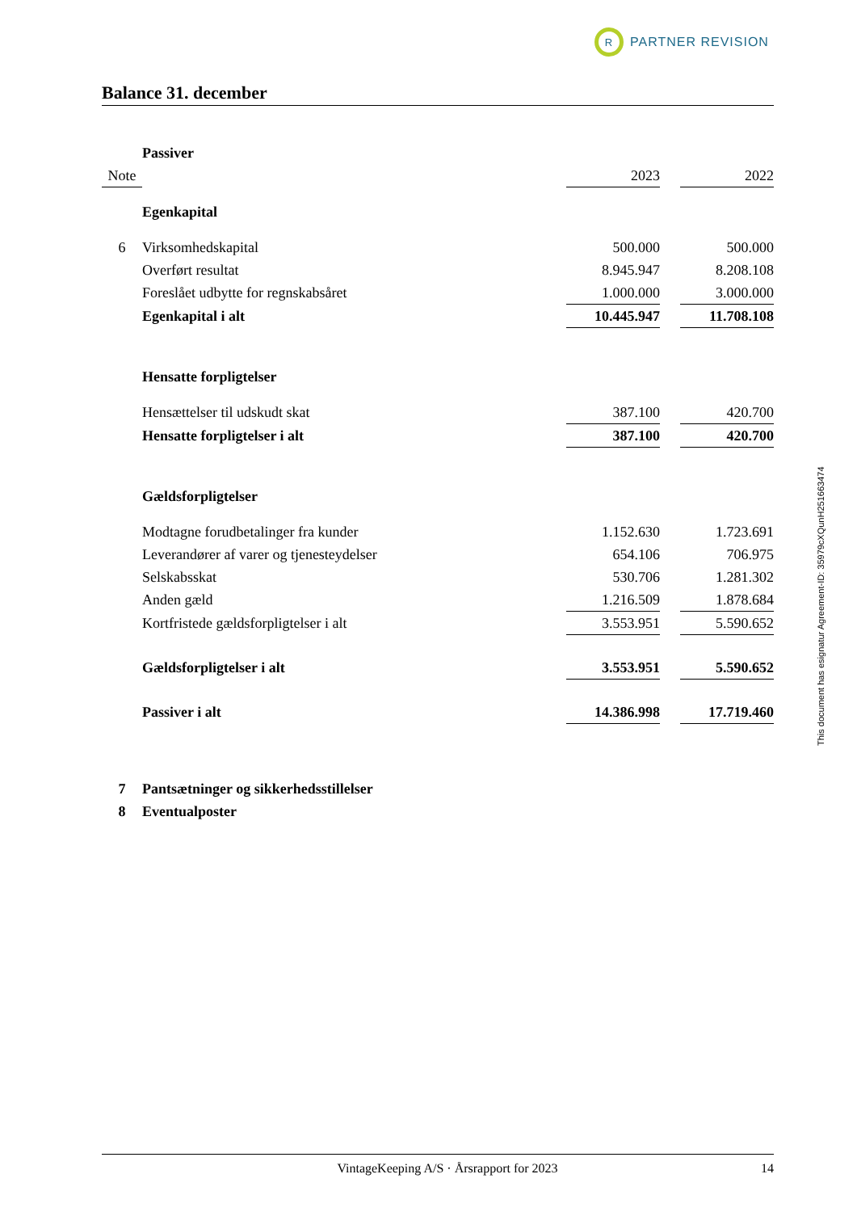R
PARTNER REVISION
Balance 31. december
| | Passiver | | | |
| Note | | 2023 | | 2022 |
| | Egenkapital | | | |
| 6 | Virksomhedskapital | 500.000 | | 500.000 |
| | Overført resultat | 8.945.947 | | 8.208.108 |
| | Foreslået udbytte for regnskabsåret | 1.000.000 | | 3.000.000 |
| | Egenkapital i alt | 10.445.947 | | 11.708.108 |
| | Hensatte forpligtelser | | | |
| | Hensættelser til udskudt skat | 387.100 | | 420.700 |
| | Hensatte forpligtelser i alt | 387.100 | | 420.700 |
| | Gældsforpligtelser | | | |
| | Modtagne forudbetalinger fra kunder | 1.152.630 | | 1.723.691 |
| | Leverandører af varer og tjenesteydelser | 654.106 | | 706.975 |
| | Selskabsskat | 530.706 | | 1.281.302 |
| | Anden gæld | 1.216.509 | | 1.878.684 |
| | Kortfristede gældsforpligtelser i alt | 3.553.951 | | 5.590.652 |
| | Gældsforpligtelser i alt | 3.553.951 | | 5.590.652 |
| | Passiver i alt | 14.386.998 | | 17.719.460 |
| 7 | Pantsætninger og sikkerhedsstillelser | | | |
| 8 | Eventualposter | | | |
This document has esignatur Agreement-ID: 35979cXQunH251663474
VintageKeeping A/S · Årsrapport for 2023 14